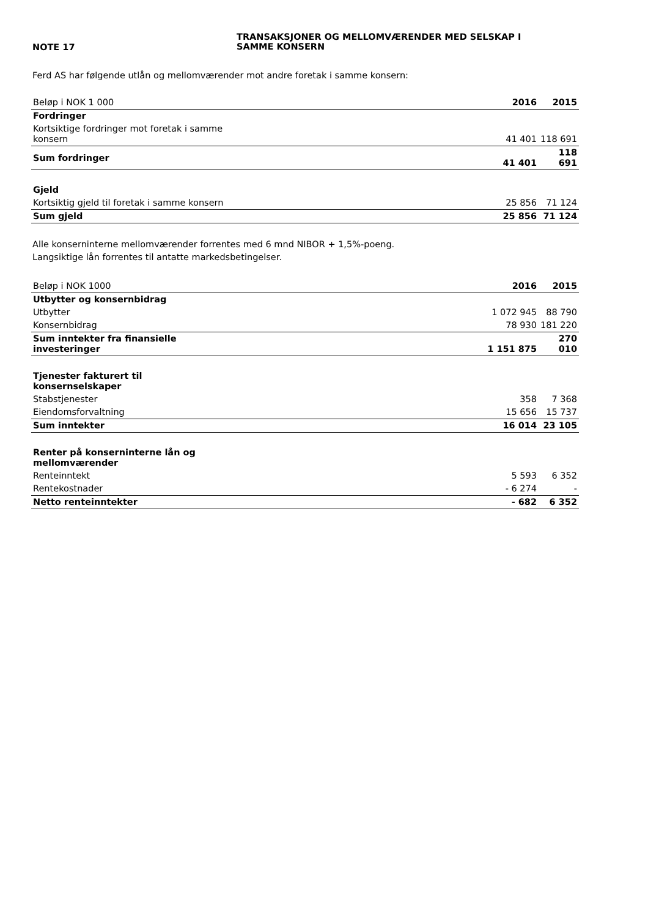NOTE 17
TRANSAKSJONER OG MELLOMVÆRENDER MED SELSKAP I
SAMME KONSERN
Ferd AS har følgende utlån og mellomværender mot andre foretak i samme konsern:
| Beløp i NOK 1 000 | 2016 | 2015 |
| Fordringer | | |
| Kortsiktige fordringer mot foretak i samme konsern | 41 401 | 118 691 |
| Sum fordringer | 41 401 | 118 691 |
| Gjeld | | |
| Kortsiktig gjeld til foretak i samme konsern | 25 856 | 71 124 |
| Sum gjeld | 25 856 | 71 124 |
Alle konserninterne mellomværender forrentes med 6 mnd NIBOR + 1,5%-poeng.
Langsiktige lån forrentes til antatte markedsbetingelser.
| Beløp i NOK 1000 | 2016 | 2015 |
| Utbytter og konsernbidrag | | |
| Utbytter | 1 072 945 | 88 790 |
| Konsernbidrag | 78 930 | 181 220 |
| Sum inntekter fra finansielle investeringer | 1 151 875 | 270 010 |
| Tjenester fakturert til konsernselskaper | | |
| Stabstjenester | 358 | 7 368 |
| Eiendomsforvaltning | 15 656 | 15 737 |
| Sum inntekter | 16 014 | 23 105 |
| Renter på konserninterne lån og mellomværender | | |
| Renteinntekt | 5 593 | 6 352 |
| Rentekostnader | - 6 274 | - |
| Netto renteinntekter | - 682 | 6 352 |